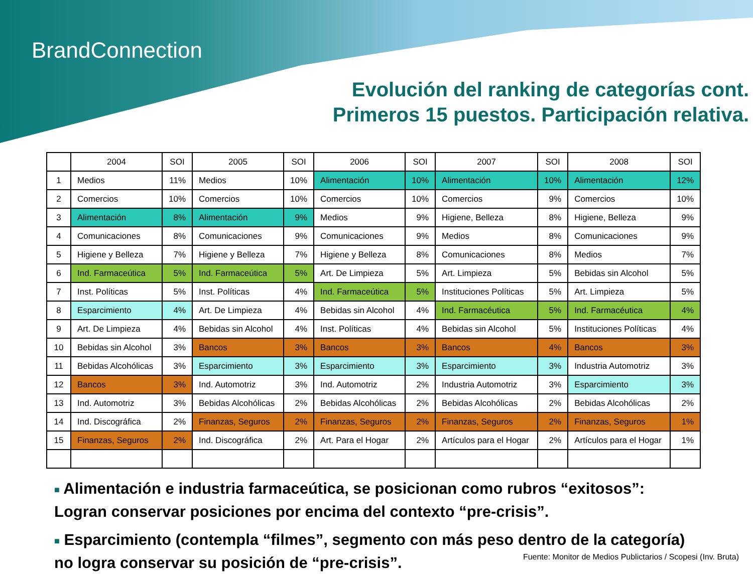BrandConnection
Evolución del ranking de categorías cont.
Primeros 15 puestos. Participación relativa.
| | 2004 | SOI | 2005 | SOI | 2006 | SOI | 2007 | SOI | 2008 | SOI |
| --- | --- | --- | --- | --- | --- | --- | --- | --- | --- | --- |
| 1 | Medios | 11% | Medios | 10% | Alimentación | 10% | Alimentación | 10% | Alimentación | 12% |
| 2 | Comercios | 10% | Comercios | 10% | Comercios | 10% | Comercios | 9% | Comercios | 10% |
| 3 | Alimentación | 8% | Alimentación | 9% | Medios | 9% | Higiene, Belleza | 8% | Higiene, Belleza | 9% |
| 4 | Comunicaciones | 8% | Comunicaciones | 9% | Comunicaciones | 9% | Medios | 8% | Comunicaciones | 9% |
| 5 | Higiene y Belleza | 7% | Higiene y Belleza | 7% | Higiene y Belleza | 8% | Comunicaciones | 8% | Medios | 7% |
| 6 | Ind. Farmaceútica | 5% | Ind. Farmaceútica | 5% | Art. De Limpieza | 5% | Art. Limpieza | 5% | Bebidas sin Alcohol | 5% |
| 7 | Inst. Políticas | 5% | Inst. Políticas | 4% | Ind. Farmaceútica | 5% | Instituciones Políticas | 5% | Art. Limpieza | 5% |
| 8 | Esparcimiento | 4% | Art. De Limpieza | 4% | Bebidas sin Alcohol | 4% | Ind. Farmacéutica | 5% | Ind. Farmacéutica | 4% |
| 9 | Art. De Limpieza | 4% | Bebidas sin Alcohol | 4% | Inst. Políticas | 4% | Bebidas sin Alcohol | 5% | Instituciones Políticas | 4% |
| 10 | Bebidas sin Alcohol | 3% | Bancos | 3% | Bancos | 3% | Bancos | 4% | Bancos | 3% |
| 11 | Bebidas Alcohólicas | 3% | Esparcimiento | 3% | Esparcimiento | 3% | Esparcimiento | 3% | Industria Automotriz | 3% |
| 12 | Bancos | 3% | Ind. Automotriz | 3% | Ind. Automotriz | 2% | Industria Automotriz | 3% | Esparcimiento | 3% |
| 13 | Ind. Automotriz | 3% | Bebidas Alcohólicas | 2% | Bebidas Alcohólicas | 2% | Bebidas Alcohólicas | 2% | Bebidas Alcohólicas | 2% |
| 14 | Ind. Discográfica | 2% | Finanzas, Seguros | 2% | Finanzas, Seguros | 2% | Finanzas, Seguros | 2% | Finanzas, Seguros | 1% |
| 15 | Finanzas, Seguros | 2% | Ind. Discográfica | 2% | Art. Para el Hogar | 2% | Artículos para el Hogar | 2% | Artículos para el Hogar | 1% |
■ Alimentación e industria farmaceútica, se posicionan como rubros “exitosos”: Logran conservar posiciones por encima del contexto “pre-crisis”.
■ Esparcimiento (contempla “filmes”, segmento con más peso dentro de la categoría) no logra conservar su posición de “pre-crisis”.
Fuente: Monitor de Medios Publictarios / Scopesi (Inv. Bruta)